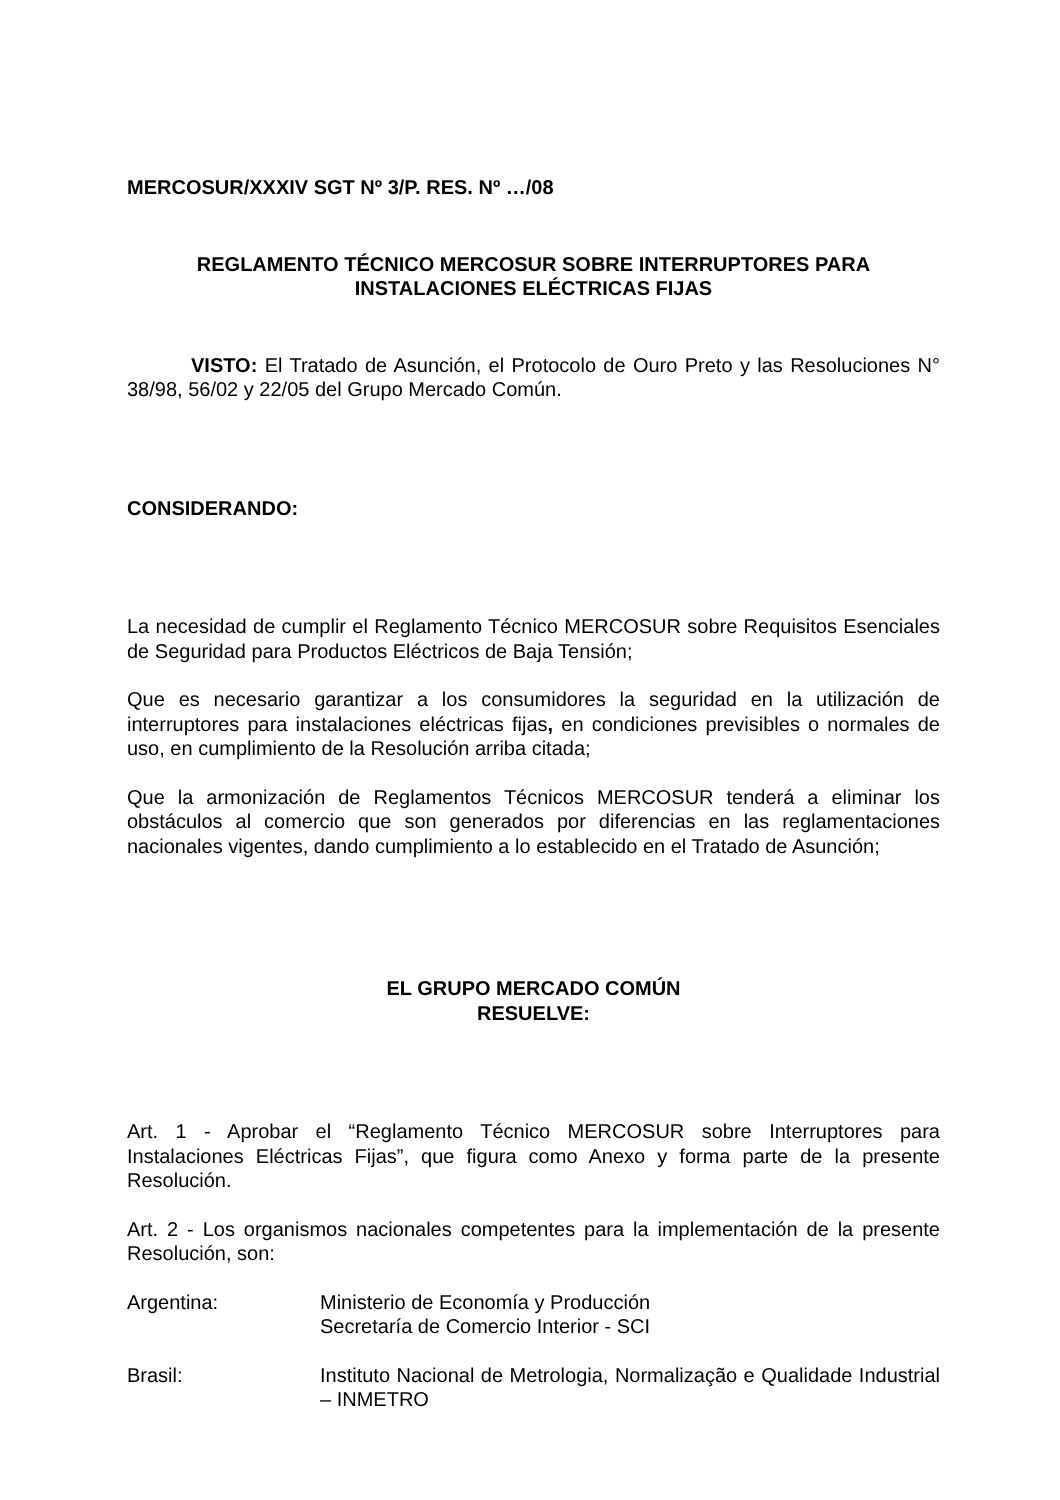MERCOSUR/XXXIV SGT Nº 3/P. RES. Nº …/08
REGLAMENTO TÉCNICO MERCOSUR SOBRE INTERRUPTORES PARA
INSTALACIONES ELÉCTRICAS FIJAS
VISTO: El Tratado de Asunción, el Protocolo de Ouro Preto y las Resoluciones N° 38/98, 56/02 y 22/05 del Grupo Mercado Común.
CONSIDERANDO:
La necesidad de cumplir el Reglamento Técnico MERCOSUR sobre Requisitos Esenciales de Seguridad para Productos Eléctricos de Baja Tensión;
Que es necesario garantizar a los consumidores la seguridad en la utilización de interruptores para instalaciones eléctricas fijas, en condiciones previsibles o normales de uso, en cumplimiento de la Resolución arriba citada;
Que la armonización de Reglamentos Técnicos MERCOSUR tenderá a eliminar los obstáculos al comercio que son generados por diferencias en las reglamentaciones nacionales vigentes, dando cumplimiento a lo establecido en el Tratado de Asunción;
EL GRUPO MERCADO COMÚN
RESUELVE:
Art. 1 - Aprobar el “Reglamento Técnico MERCOSUR sobre Interruptores para Instalaciones Eléctricas Fijas”, que figura como Anexo y forma parte de la presente Resolución.
Art. 2 - Los organismos nacionales competentes para la implementación de la presente Resolución, son:
Argentina: Ministerio de Economía y Producción
Secretaría de Comercio Interior - SCI
Brasil: Instituto Nacional de Metrologia, Normalização e Qualidade Industrial – INMETRO